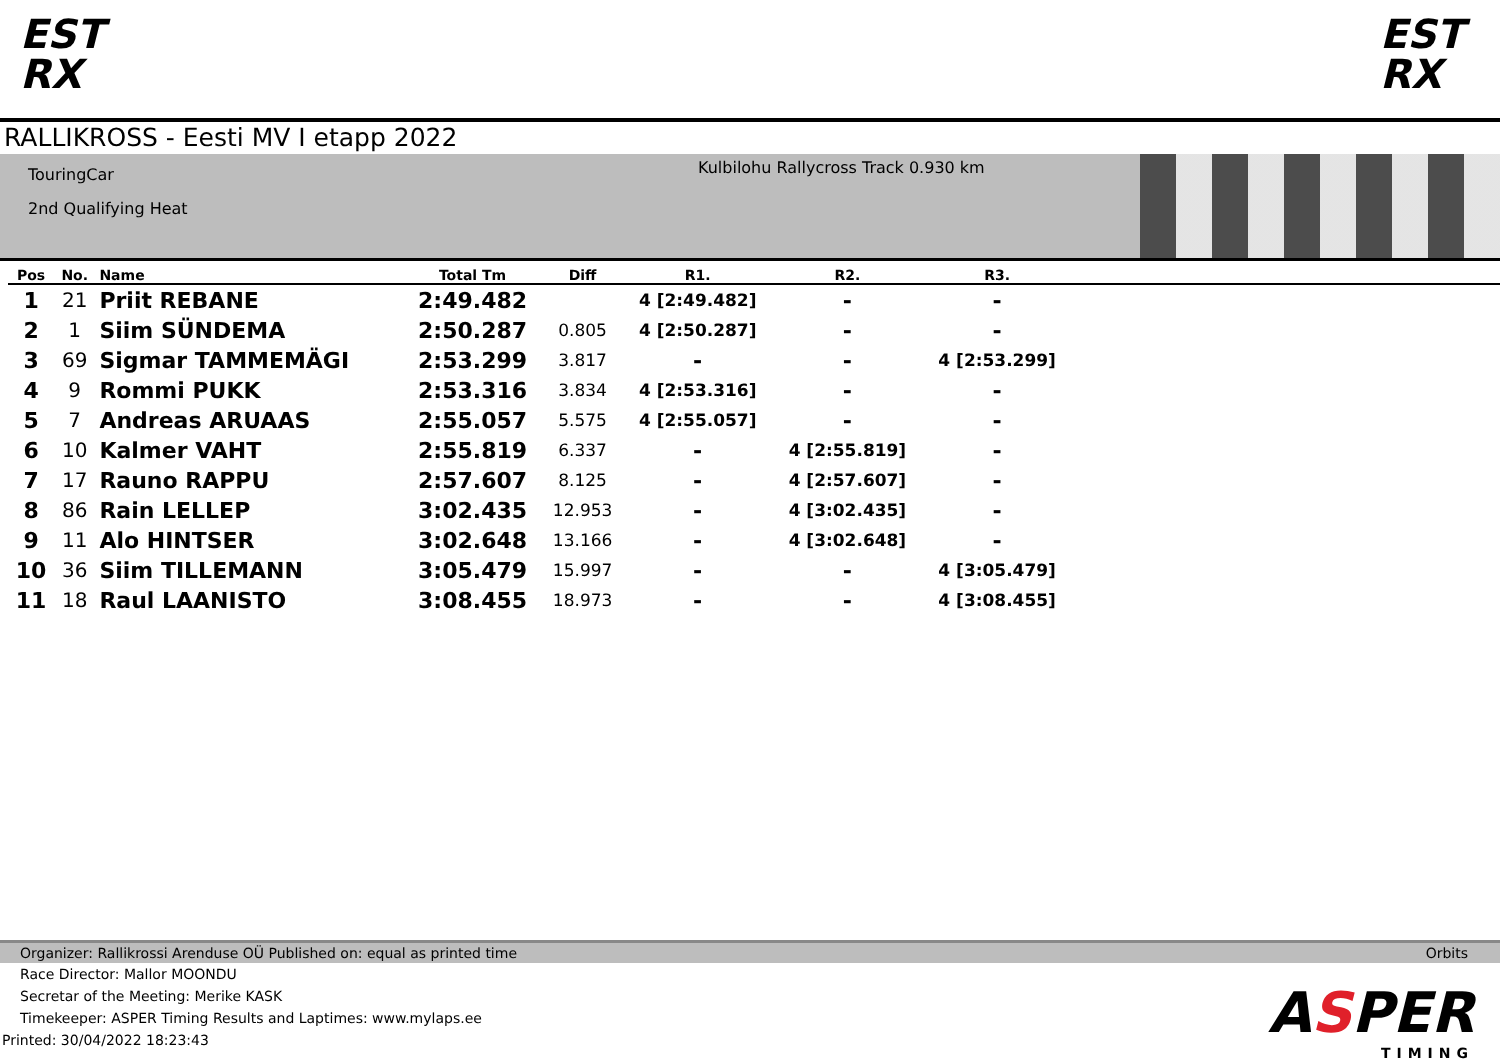EST
RX
EST
RX
RALLIKROSS - Eesti MV I etapp 2022
TouringCar
2nd Qualifying Heat
Kulbilohu Rallycross Track 0.930 km
| Pos | No. | Name | Total Tm | Diff | R1. | R2. | R3. | |
| --- | --- | --- | --- | --- | --- | --- | --- | --- |
| 1 | 21 | Priit REBANE | 2:49.482 | | 4 [2:49.482] | - | - | |
| 2 | 1 | Siim SÜNDEMA | 2:50.287 | 0.805 | 4 [2:50.287] | - | - | |
| 3 | 69 | Sigmar TAMMEMÄGI | 2:53.299 | 3.817 | - | - | 4 [2:53.299] | |
| 4 | 9 | Rommi PUKK | 2:53.316 | 3.834 | 4 [2:53.316] | - | - | |
| 5 | 7 | Andreas ARUAAS | 2:55.057 | 5.575 | 4 [2:55.057] | - | - | |
| 6 | 10 | Kalmer VAHT | 2:55.819 | 6.337 | - | 4 [2:55.819] | - | |
| 7 | 17 | Rauno RAPPU | 2:57.607 | 8.125 | - | 4 [2:57.607] | - | |
| 8 | 86 | Rain LELLEP | 3:02.435 | 12.953 | - | 4 [3:02.435] | - | |
| 9 | 11 | Alo HINTSER | 3:02.648 | 13.166 | - | 4 [3:02.648] | - | |
| 10 | 36 | Siim TILLEMANN | 3:05.479 | 15.997 | - | - | 4 [3:05.479] | |
| 11 | 18 | Raul LAANISTO | 3:08.455 | 18.973 | - | - | 4 [3:08.455] | |
Organizer: Rallikrossi Arenduse OÜ Published on: equal as printed time Orbits
Race Director: Mallor MOONDU
Secretar of the Meeting: Merike KASK
Timekeeper: ASPER Timing Results and Laptimes: www.mylaps.ee
Printed: 30/04/2022 18:23:43
ASPER
TIMING